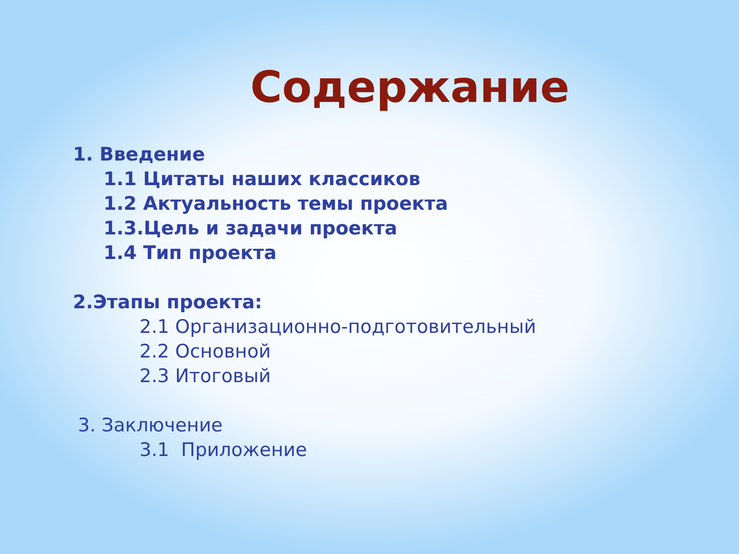Содержание
1. Введение
1.1 Цитаты наших классиков
1.2 Актуальность темы проекта
1.3.Цель и задачи проекта
1.4 Тип проекта
2.Этапы проекта:
2.1 Организационно-подготовительный
2.2 Основной
2.3 Итоговый
3. Заключение
3.1 Приложение